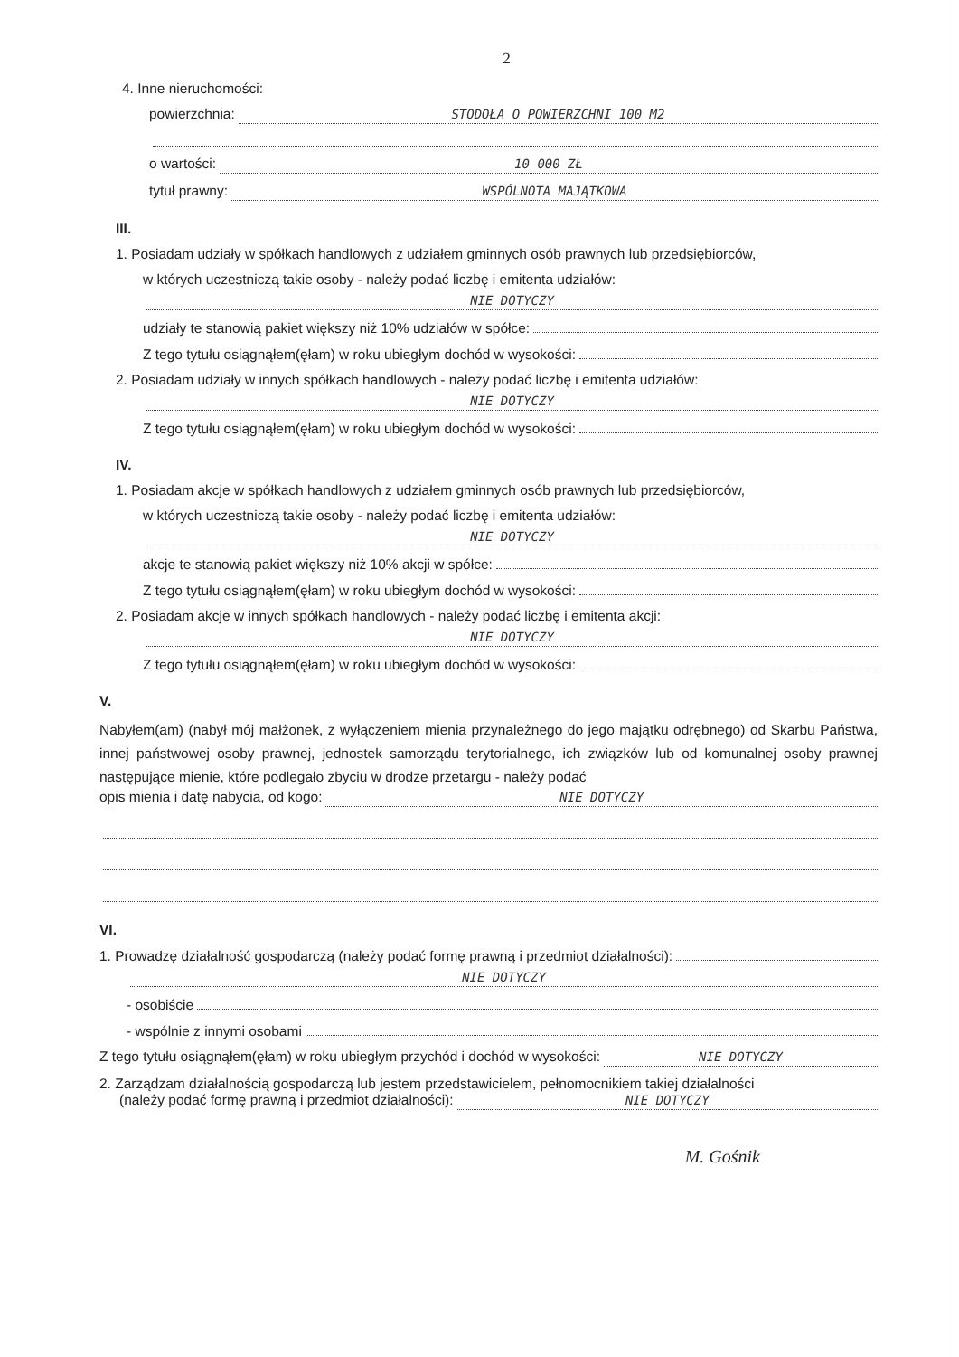2
4. Inne nieruchomości:
powierzchnia: STODOŁA O POWIERZCHNI 100 M2
o wartości: 10 000 ZŁ
tytuł prawny: WSPÓLNOTA MAJĄTKOWA
III.
1. Posiadam udziały w spółkach handlowych z udziałem gminnych osób prawnych lub przedsiębiorców,
w których uczestniczą takie osoby - należy podać liczbę i emitenta udziałów:
NIE DOTYCZY
udziały te stanowią pakiet większy niż 10% udziałów w spółce:
Z tego tytułu osiągnąłem(ęłam) w roku ubiegłym dochód w wysokości:
2. Posiadam udziały w innych spółkach handlowych - należy podać liczbę i emitenta udziałów:
NIE DOTYCZY
Z tego tytułu osiągnąłem(ęłam) w roku ubiegłym dochód w wysokości:
IV.
1. Posiadam akcje w spółkach handlowych z udziałem gminnych osób prawnych lub przedsiębiorców,
w których uczestniczą takie osoby - należy podać liczbę i emitenta udziałów:
NIE DOTYCZY
akcje te stanowią pakiet większy niż 10% akcji w spółce:
Z tego tytułu osiągnąłem(ęłam) w roku ubiegłym dochód w wysokości:
2. Posiadam akcje w innych spółkach handlowych - należy podać liczbę i emitenta akcji:
NIE DOTYCZY
Z tego tytułu osiągnąłem(ęłam) w roku ubiegłym dochód w wysokości:
V.
Nabyłem(am) (nabył mój małżonek, z wyłączeniem mienia przynależnego do jego majątku odrębnego) od Skarbu Państwa, innej państwowej osoby prawnej, jednostek samorządu terytorialnego, ich związków lub od komunalnej osoby prawnej następujące mienie, które podlegało zbyciu w drodze przetargu - należy podać
opis mienia i datę nabycia, od kogo: NIE DOTYCZY
VI.
1. Prowadzę działalność gospodarczą (należy podać formę prawną i przedmiot działalności):
NIE DOTYCZY
- osobiście
- wspólnie z innymi osobami
Z tego tytułu osiągnąłem(ęłam) w roku ubiegłym przychód i dochód w wysokości: NIE DOTYCZY
2. Zarządzam działalnością gospodarczą lub jestem przedstawicielem, pełnomocnikiem takiej działalności
(należy podać formę prawną i przedmiot działalności): NIE DOTYCZY
M. Gośnik